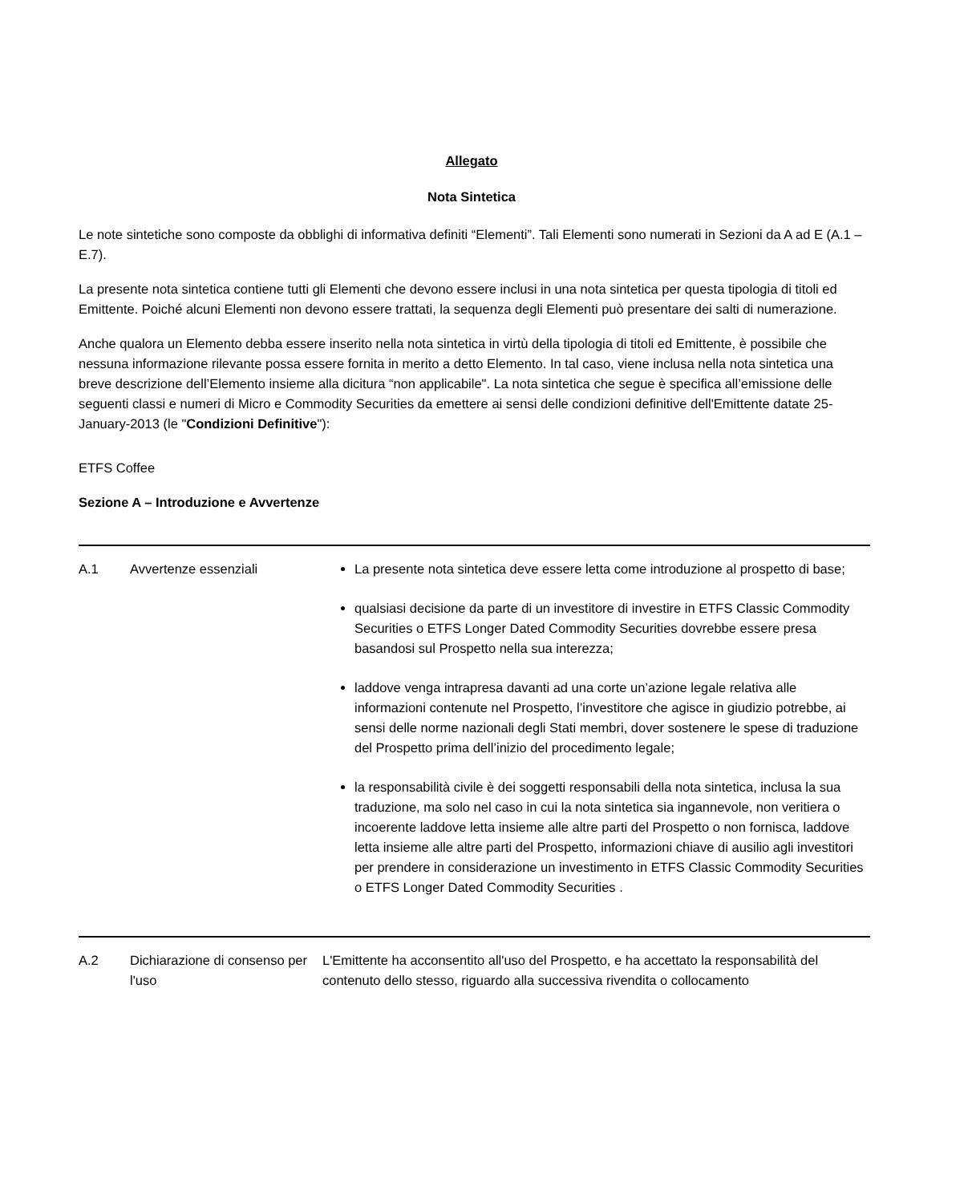Allegato
Nota Sintetica
Le note sintetiche sono composte da obblighi di informativa definiti “Elementi”. Tali Elementi sono numerati in Sezioni da A ad E (A.1 – E.7).
La presente nota sintetica contiene tutti gli Elementi che devono essere inclusi in una nota sintetica per questa tipologia di titoli ed Emittente. Poiché alcuni Elementi non devono essere trattati, la sequenza degli Elementi può presentare dei salti di numerazione.
Anche qualora un Elemento debba essere inserito nella nota sintetica in virtù della tipologia di titoli ed Emittente, è possibile che nessuna informazione rilevante possa essere fornita in merito a detto Elemento. In tal caso, viene inclusa nella nota sintetica una breve descrizione dell’Elemento insieme alla dicitura “non applicabile". La nota sintetica che segue è specifica all’emissione delle seguenti classi e numeri di Micro e Commodity Securities da emettere ai sensi delle condizioni definitive dell'Emittente datate 25-January-2013 (le "Condizioni Definitive"):
ETFS Coffee
Sezione A – Introduzione e Avvertenze
| A.1 | Avvertenze essenziali | La presente nota sintetica deve essere letta come introduzione al prospetto di base; qualsiasi decisione da parte di un investitore di investire in ETFS Classic Commodity Securities o ETFS Longer Dated Commodity Securities dovrebbe essere presa basandosi sul Prospetto nella sua interezza; laddove venga intrapresa davanti ad una corte un’azione legale relativa alle informazioni contenute nel Prospetto, l’investitore che agisce in giudizio potrebbe, ai sensi delle norme nazionali degli Stati membri, dover sostenere le spese di traduzione del Prospetto prima dell’inizio del procedimento legale; la responsabilità civile è dei soggetti responsabili della nota sintetica, inclusa la sua traduzione, ma solo nel caso in cui la nota sintetica sia ingannevole, non veritiera o incoerente laddove letta insieme alle altre parti del Prospetto o non fornisca, laddove letta insieme alle altre parti del Prospetto, informazioni chiave di ausilio agli investitori per prendere in considerazione un investimento in ETFS Classic Commodity Securities o ETFS Longer Dated Commodity Securities . |
| A.2 | Dichiarazione di consenso per l'uso | L'Emittente ha acconsentito all'uso del Prospetto, e ha accettato la responsabilità del contenuto dello stesso, riguardo alla successiva rivendita o collocamento |